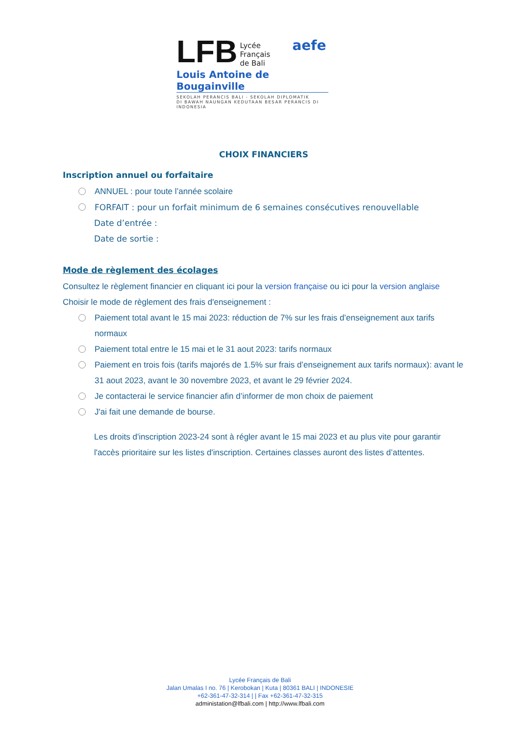LFB Lycée
Français
de Bali aefe
Louis Antoine de Bougainville
SEKOLAH PERANCIS BALI - SEKOLAH DIPLOMATIK
DI BAWAH NAUNGAN KEDUTAAN BESAR PERANCIS DI INDONESIA
CHOIX FINANCIERS
Inscription annuel ou forfaitaire
ANNUEL : pour toute l’année scolaire
FORFAIT : pour un forfait minimum de 6 semaines consécutives renouvellable
Date d’entrée :
Date de sortie :
Mode de règlement des écolages
Consultez le règlement financier en cliquant ici pour la version française ou ici pour la version anglaise
Choisir le mode de règlement des frais d'enseignement :
Paiement total avant le 15 mai 2023: réduction de 7% sur les frais d’enseignement aux tarifs normaux
Paiement total entre le 15 mai et le 31 aout 2023: tarifs normaux
Paiement en trois fois (tarifs majorés de 1.5% sur frais d’enseignement aux tarifs normaux): avant le 31 aout 2023, avant le 30 novembre 2023, et avant le 29 février 2024.
Je contacterai le service financier afin d’informer de mon choix de paiement
J'ai fait une demande de bourse.
Les droits d'inscription 2023-24 sont à régler avant le 15 mai 2023 et au plus vite pour garantir l'accès prioritaire sur les listes d'inscription. Certaines classes auront des listes d’attentes.
Lycée Français de Bali
Jalan Umalas I no. 76 | Kerobokan | Kuta | 80361 BALI | INDONESIE
+62-361-47-32-314 | | Fax +62-361-47-32-315
administation@lfbali.com | http://www.lfbali.com